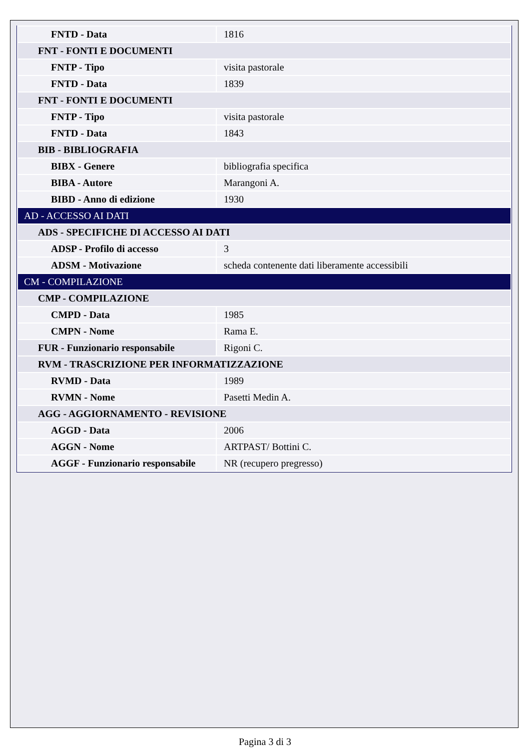| FNTD - Data | 1816 |
| FNT - FONTI E DOCUMENTI | |
| FNTP - Tipo | visita pastorale |
| FNTD - Data | 1839 |
| FNT - FONTI E DOCUMENTI | |
| FNTP - Tipo | visita pastorale |
| FNTD - Data | 1843 |
| BIB - BIBLIOGRAFIA | |
| BIBX - Genere | bibliografia specifica |
| BIBA - Autore | Marangoni A. |
| BIBD - Anno di edizione | 1930 |
| AD - ACCESSO AI DATI | |
| ADS - SPECIFICHE DI ACCESSO AI DATI | |
| ADSP - Profilo di accesso | 3 |
| ADSM - Motivazione | scheda contenente dati liberamente accessibili |
| CM - COMPILAZIONE | |
| CMP - COMPILAZIONE | |
| CMPD - Data | 1985 |
| CMPN - Nome | Rama E. |
| FUR - Funzionario responsabile | Rigoni C. |
| RVM - TRASCRIZIONE PER INFORMATIZZAZIONE | |
| RVMD - Data | 1989 |
| RVMN - Nome | Pasetti Medin A. |
| AGG - AGGIORNAMENTO - REVISIONE | |
| AGGD - Data | 2006 |
| AGGN - Nome | ARTPAST/ Bottini C. |
| AGGF - Funzionario responsabile | NR (recupero pregresso) |
Pagina 3 di 3